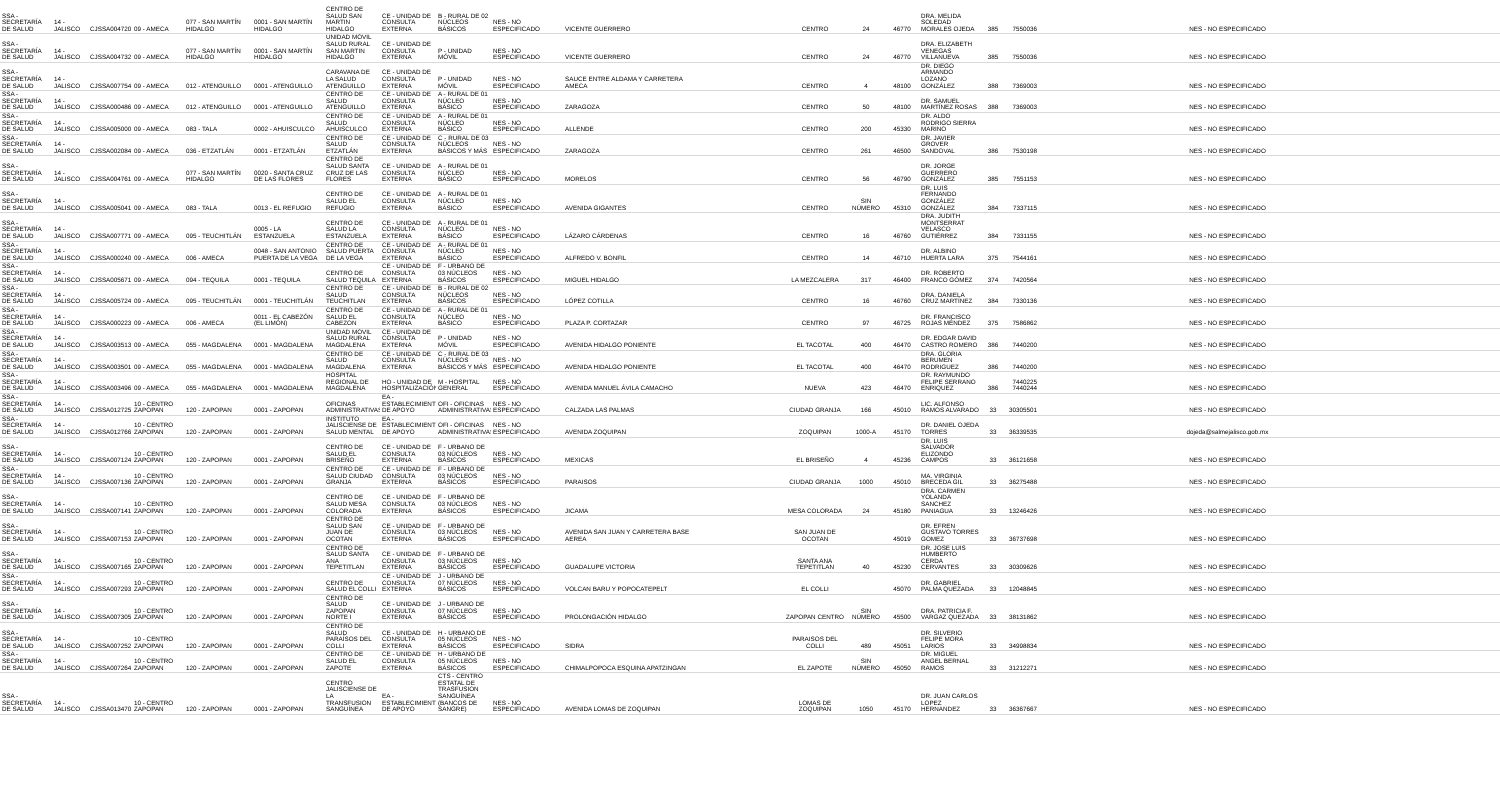| SSA - SECRETARÍA DE SALUD | 14 - JALISCO | CJSSA004720 | 09 - AMECA | 077 - SAN MARTÍN HIDALGO | 0001 - SAN MARTÍN HIDALGO | CENTRO DE SALUD SAN MARTIN HIDALGO | CE - UNIDAD DE CONSULTA EXTERNA | B - RURAL DE 02 NÚCLEOS BÁSICOS | NES - NO ESPECIFICADO | VICENTE GUERRERO | | CENTRO | 24 | 46770 | DRA. MELIDA SOLEDAD MORALES OJEDA | 385 | 7550036 | | NES - NO ESPECIFICADO | |
| SSA - SECRETARÍA DE SALUD | 14 - JALISCO | CJSSA004732 | 09 - AMECA | 077 - SAN MARTÍN HIDALGO | 0001 - SAN MARTÍN HIDALGO | UNIDAD MÓVIL SALUD RURAL SAN MARTIN HIDALGO | CE - UNIDAD DE CONSULTA EXTERNA | P - UNIDAD MÓVIL | NES - NO ESPECIFICADO | VICENTE GUERRERO | | CENTRO | 24 | 46770 | DRA. ELIZABETH VENEGAS VILLANUEVA | 385 | 7550036 | | NES - NO ESPECIFICADO | |
| SSA - SECRETARÍA DE SALUD | 14 - JALISCO | CJSSA007754 | 09 - AMECA | 012 - ATENGUILLO | 0001 - ATENGUILLO | CARAVANA DE LA SALUD ATENGUILLO | CE - UNIDAD DE CONSULTA EXTERNA | P - UNIDAD MÓVIL | NES - NO ESPECIFICADO | SAUCE ENTRE ALDAMA Y CARRETERA AMECA | | CENTRO | 4 | 48100 | DR. DIEGO ARMANDO LOZANO GONZÁLEZ | 388 | 7369003 | | NES - NO ESPECIFICADO | |
| SSA - SECRETARÍA DE SALUD | 14 - JALISCO | CJSSA000486 | 09 - AMECA | 012 - ATENGUILLO | 0001 - ATENGUILLO | CENTRO DE SALUD ATENGUILLO | CE - UNIDAD DE CONSULTA EXTERNA | A - RURAL DE 01 NÚCLEO BÁSICO | NES - NO ESPECIFICADO | ZARAGOZA | | CENTRO | 50 | 48100 | DR. SAMUEL MARTÍNEZ ROSAS | 388 | 7369003 | | NES - NO ESPECIFICADO | |
| SSA - SECRETARÍA DE SALUD | 14 - JALISCO | CJSSA005000 | 09 - AMECA | 083 - TALA | 0002 - AHUISCULCO | CENTRO DE SALUD AHUISCULCO | CE - UNIDAD DE CONSULTA EXTERNA | A - RURAL DE 01 NÚCLEO BÁSICO | NES - NO ESPECIFICADO | ALLENDE | | CENTRO | 200 | 45330 | DR. ALDO RODRIGO SIERRA MARINO | | | | NES - NO ESPECIFICADO | |
| SSA - SECRETARÍA DE SALUD | 14 - JALISCO | CJSSA002084 | 09 - AMECA | 036 - ETZATLÁN | 0001 - ETZATLÁN | CENTRO DE SALUD ETZATLÁN | CE - UNIDAD DE CONSULTA EXTERNA | C - RURAL DE 03 NÚCLEOS BÁSICOS Y MÁS | NES - NO ESPECIFICADO | ZARAGOZA | | CENTRO | 261 | 46500 | DR. JAVIER GROVER SANDOVAL | 386 | 7530198 | | NES - NO ESPECIFICADO | |
| SSA - SECRETARÍA DE SALUD | 14 - JALISCO | CJSSA004761 | 09 - AMECA | 077 - SAN MARTÍN HIDALGO | 0020 - SANTA CRUZ DE LAS FLORES | CENTRO DE SALUD SANTA CRUZ DE LAS FLORES | CE - UNIDAD DE CONSULTA EXTERNA | A - RURAL DE 01 NÚCLEO BÁSICO | NES - NO ESPECIFICADO | MORELOS | | CENTRO | 56 | 46790 | DR. JORGE GUERRERO GONZÁLEZ | 385 | 7551153 | | NES - NO ESPECIFICADO | |
| SSA - SECRETARÍA DE SALUD | 14 - JALISCO | CJSSA005041 | 09 - AMECA | 083 - TALA | 0013 - EL REFUGIO | CENTRO DE SALUD EL REFUGIO | CE - UNIDAD DE CONSULTA EXTERNA | A - RURAL DE 01 NÚCLEO BÁSICO | NES - NO ESPECIFICADO | AVENIDA GIGANTES | | CENTRO | SIN NÚMERO | 45310 | DR. LUIS FERNANDO GONZÁLEZ GONZÁLEZ | 384 | 7337115 | | NES - NO ESPECIFICADO | |
| SSA - SECRETARÍA DE SALUD | 14 - JALISCO | CJSSA007771 | 09 - AMECA | 095 - TEUCHITLÁN | 0005 - LA ESTANZUELA | CENTRO DE SALUD LA ESTANZUELA | CE - UNIDAD DE CONSULTA EXTERNA | A - RURAL DE 01 NÚCLEO BÁSICO | NES - NO ESPECIFICADO | LÁZARO CÁRDENAS | | CENTRO | 16 | 46760 | DRA. JUDITH MONTSERRAT VELASCO GUTIÉRREZ | 384 | 7331155 | | NES - NO ESPECIFICADO | |
| SSA - SECRETARÍA DE SALUD | 14 - JALISCO | CJSSA000240 | 09 - AMECA | 006 - AMECA | 0048 - SAN ANTONIO PUERTA DE LA VEGA | CENTRO DE SALUD PUERTA DE LA VEGA | CE - UNIDAD DE CONSULTA EXTERNA | A - RURAL DE 01 NÚCLEO BÁSICO | NES - NO ESPECIFICADO | ALFREDO V. BONFIL | | CENTRO | 14 | 46710 | DR. ALBINO HUERTA LARA | 375 | 7544161 | | NES - NO ESPECIFICADO | |
| SSA - SECRETARÍA DE SALUD | 14 - JALISCO | CJSSA005671 | 09 - AMECA | 094 - TEQUILA | 0001 - TEQUILA | CENTRO DE SALUD TEQUILA | CE - UNIDAD DE CONSULTA EXTERNA | F - URBANO DE 03 NÚCLEOS BÁSICOS | NES - NO ESPECIFICADO | MIGUEL HIDALGO | | LA MEZCALERA | 317 | 46400 | DR. ROBERTO FRANCO GÓMEZ | 374 | 7420564 | | NES - NO ESPECIFICADO | |
| SSA - SECRETARÍA DE SALUD | 14 - JALISCO | CJSSA005724 | 09 - AMECA | 095 - TEUCHITLÁN | 0001 - TEUCHITLÁN | CENTRO DE SALUD TEUCHITLAN | CE - UNIDAD DE CONSULTA EXTERNA | B - RURAL DE 02 NÚCLEOS BÁSICOS | NES - NO ESPECIFICADO | LÓPEZ COTILLA | | CENTRO | 16 | 46760 | DRA. DANIELA CRUZ MARTÍNEZ | 384 | 7330136 | | NES - NO ESPECIFICADO | |
| SSA - SECRETARÍA DE SALUD | 14 - JALISCO | CJSSA000223 | 09 - AMECA | 006 - AMECA | 0011 - EL CABEZÓN (EL LIMÓN) | CENTRO DE SALUD EL CABEZON | CE - UNIDAD DE CONSULTA EXTERNA | A - RURAL DE 01 NÚCLEO BÁSICO | NES - NO ESPECIFICADO | PLAZA P. CORTAZAR | | CENTRO | 97 | 46725 | DR. FRANCISCO ROJAS MÉNDEZ | 375 | 7586862 | | NES - NO ESPECIFICADO | |
| SSA - SECRETARÍA DE SALUD | 14 - JALISCO | CJSSA003513 | 09 - AMECA | 055 - MAGDALENA | 0001 - MAGDALENA | UNIDAD MÓVIL SALUD RURAL MAGDALENA | CE - UNIDAD DE CONSULTA EXTERNA | P - UNIDAD MÓVIL | NES - NO ESPECIFICADO | AVENIDA HIDALGO PONIENTE | | EL TACOTAL | 400 | 46470 | DR. EDGAR DAVID CASTRO ROMERO | 386 | 7440200 | | NES - NO ESPECIFICADO | |
| SSA - SECRETARÍA DE SALUD | 14 - JALISCO | CJSSA003501 | 09 - AMECA | 055 - MAGDALENA | 0001 - MAGDALENA | CENTRO DE SALUD MAGDALENA | CE - UNIDAD DE CONSULTA EXTERNA | C - RURAL DE 03 NÚCLEOS BÁSICOS Y MÁS | NES - NO ESPECIFICADO | AVENIDA HIDALGO PONIENTE | | EL TACOTAL | 400 | 46470 | DRA. GLORIA BERUMEN RODRIGUEZ | 386 | 7440200 | | NES - NO ESPECIFICADO | |
| SSA - SECRETARÍA DE SALUD | 14 - JALISCO | CJSSA003496 | 09 - AMECA | 055 - MAGDALENA | 0001 - MAGDALENA | HOSPITAL REGIONAL DE MAGDALENA | HO - UNIDAD DE HOSPITALIZACIÓN | M - HOSPITAL GENERAL | NES - NO ESPECIFICADO | AVENIDA MANUEL ÁVILA CAMACHO | | NUEVA | 423 | 46470 | DR. RAYMUNDO FELIPE SERRANO ENRIQUEZ | 386 | 7440225 7440244 | | NES - NO ESPECIFICADO | |
| SSA - SECRETARÍA DE SALUD | 14 - JALISCO | CJSSA012725 | 10 - CENTRO ZAPOPAN | 120 - ZAPOPAN | 0001 - ZAPOPAN | OFICINAS ADMINISTRATIVAS | EA - ESTABLECIMIENTO DE APOYO | OFI - OFICINAS ADMINISTRATIVAS | NES - NO ESPECIFICADO | CALZADA LAS PALMAS | | CIUDAD GRANJA | 166 | 45010 | LIC. ALFONSO RAMOS ALVARADO | 33 | 30305501 | | NES - NO ESPECIFICADO | |
| SSA - SECRETARÍA DE SALUD | 14 - JALISCO | CJSSA012766 | 10 - CENTRO ZAPOPAN | 120 - ZAPOPAN | 0001 - ZAPOPAN | INSTITUTO JALISCIENSE DE SALUD MENTAL | EA - ESTABLECIMIENTO DE APOYO | OFI - OFICINAS ADMINISTRATIVAS | NES - NO ESPECIFICADO | AVENIDA ZOQUIPAN | | ZOQUIPAN | 1000-A | 45170 | DR. DANIEL OJEDA TORRES | 33 | 36339535 | | dojeda@salmejalisco.gob.mx | |
| SSA - SECRETARÍA DE SALUD | 14 - JALISCO | CJSSA007124 | 10 - CENTRO ZAPOPAN | 120 - ZAPOPAN | 0001 - ZAPOPAN | CENTRO DE SALUD EL BRISEÑO | CE - UNIDAD DE CONSULTA EXTERNA | F - URBANO DE 03 NÚCLEOS BÁSICOS | NES - NO ESPECIFICADO | MEXICAS | | EL BRISEÑO | 4 | 45236 | DR. LUIS SALVADOR ELIZONDO CAMPOS | 33 | 36121658 | | NES - NO ESPECIFICADO | |
| SSA - SECRETARÍA DE SALUD | 14 - JALISCO | CJSSA007136 | 10 - CENTRO ZAPOPAN | 120 - ZAPOPAN | 0001 - ZAPOPAN | CENTRO DE SALUD CIUDAD GRANJA | CE - UNIDAD DE CONSULTA EXTERNA | F - URBANO DE 03 NÚCLEOS BÁSICOS | NES - NO ESPECIFICADO | PARAISOS | | CIUDAD GRANJA | 1000 | 45010 | MA. VIRGINIA BRECEDA GIL | 33 | 36275488 | | NES - NO ESPECIFICADO | |
| SSA - SECRETARÍA DE SALUD | 14 - JALISCO | CJSSA007141 | 10 - CENTRO ZAPOPAN | 120 - ZAPOPAN | 0001 - ZAPOPAN | CENTRO DE SALUD MESA COLORADA | CE - UNIDAD DE CONSULTA EXTERNA | F - URBANO DE 03 NÚCLEOS BÁSICOS | NES - NO ESPECIFICADO | JICAMA | | MESA COLORADA | 24 | 45180 | DRA. CARMEN YOLANDA SANCHEZ PANIAGUA | 33 | 13246426 | | NES - NO ESPECIFICADO | |
| SSA - SECRETARÍA DE SALUD | 14 - JALISCO | CJSSA007153 | 10 - CENTRO ZAPOPAN | 120 - ZAPOPAN | 0001 - ZAPOPAN | CENTRO DE SALUD SAN JUAN DE OCOTAN | CE - UNIDAD DE CONSULTA EXTERNA | F - URBANO DE 03 NÚCLEOS BÁSICOS | NES - NO ESPECIFICADO | AVENIDA SAN JUAN Y CARRETERA BASE AEREA | | SAN JUAN DE OCOTAN | | 45019 | DR. EFREN GUSTAVO TORRES GOMEZ | 33 | 36737698 | | NES - NO ESPECIFICADO | |
| SSA - SECRETARÍA DE SALUD | 14 - JALISCO | CJSSA007165 | 10 - CENTRO ZAPOPAN | 120 - ZAPOPAN | 0001 - ZAPOPAN | CENTRO DE SALUD SANTA ANA TEPETITLAN | CE - UNIDAD DE CONSULTA EXTERNA | F - URBANO DE 03 NÚCLEOS BÁSICOS | NES - NO ESPECIFICADO | GUADALUPE VICTORIA | | SANTA ANA TEPETITLAN | 40 | 45230 | DR. JOSE LUIS HUMBERTO CERDA CERVANTES | 33 | 30309626 | | NES - NO ESPECIFICADO | |
| SSA - SECRETARÍA DE SALUD | 14 - JALISCO | CJSSA007293 | 10 - CENTRO ZAPOPAN | 120 - ZAPOPAN | 0001 - ZAPOPAN | CENTRO DE SALUD EL COLLI | CE - UNIDAD DE CONSULTA EXTERNA | J - URBANO DE 07 NÚCLEOS BÁSICOS | NES - NO ESPECIFICADO | VOLCAN BARU Y POPOCATEPELT | | EL COLLI | | 45070 | DR. GABRIEL PALMA QUEZADA | 33 | 12048845 | | NES - NO ESPECIFICADO | |
| SSA - SECRETARÍA DE SALUD | 14 - JALISCO | CJSSA007305 | 10 - CENTRO ZAPOPAN | 120 - ZAPOPAN | 0001 - ZAPOPAN | CENTRO DE SALUD ZAPOPAN NORTE I | CE - UNIDAD DE CONSULTA EXTERNA | J - URBANO DE 07 NÚCLEOS BÁSICOS | NES - NO ESPECIFICADO | PROLONGACIÓN HIDALGO | | ZAPOPAN CENTRO | SIN NÚMERO | 45500 | DRA. PATRICIA F. VARGAZ QUEZADA | 33 | 38131862 | | NES - NO ESPECIFICADO | |
| SSA - SECRETARÍA DE SALUD | 14 - JALISCO | CJSSA007252 | 10 - CENTRO ZAPOPAN | 120 - ZAPOPAN | 0001 - ZAPOPAN | CENTRO DE SALUD PARAÍSOS DEL COLLI | CE - UNIDAD DE CONSULTA EXTERNA | H - URBANO DE 05 NÚCLEOS BÁSICOS | NES - NO ESPECIFICADO | SIDRA | | PARAISOS DEL COLLI | 489 | 45051 | DR. SILVERIO FELIPE MORA LARIOS | 33 | 34998834 | | NES - NO ESPECIFICADO | |
| SSA - SECRETARÍA DE SALUD | 14 - JALISCO | CJSSA007264 | 10 - CENTRO ZAPOPAN | 120 - ZAPOPAN | 0001 - ZAPOPAN | CENTRO DE SALUD EL ZAPOTE | CE - UNIDAD DE CONSULTA EXTERNA | H - URBANO DE 05 NÚCLEOS BÁSICOS | NES - NO ESPECIFICADO | CHIMALPOPOCA ESQUINA APATZINGAN | | EL ZAPOTE | SIN NÚMERO | 45050 | DR. MIGUEL ANGEL BERNAL RAMOS | 33 | 31212271 | | NES - NO ESPECIFICADO | |
| SSA - SECRETARÍA DE SALUD | 14 - JALISCO | CJSSA013470 | 10 - CENTRO ZAPOPAN | 120 - ZAPOPAN | 0001 - ZAPOPAN | CENTRO JALISCIENSE DE LA TRANSFUSION SANGUÍNEA | EA - ESTABLECIMIENTO DE APOYO | CTS - CENTRO ESTATAL DE TRASFUSION SANGUÍNEA (BANCOS DE SANGRE) | NES - NO ESPECIFICADO | AVENIDA LOMAS DE ZOQUIPAN | | LOMAS DE ZOQUIPAN | 1050 | 45170 | DR. JUAN CARLOS LOPEZ HERNANDEZ | 33 | 36367667 | | NES - NO ESPECIFICADO | |